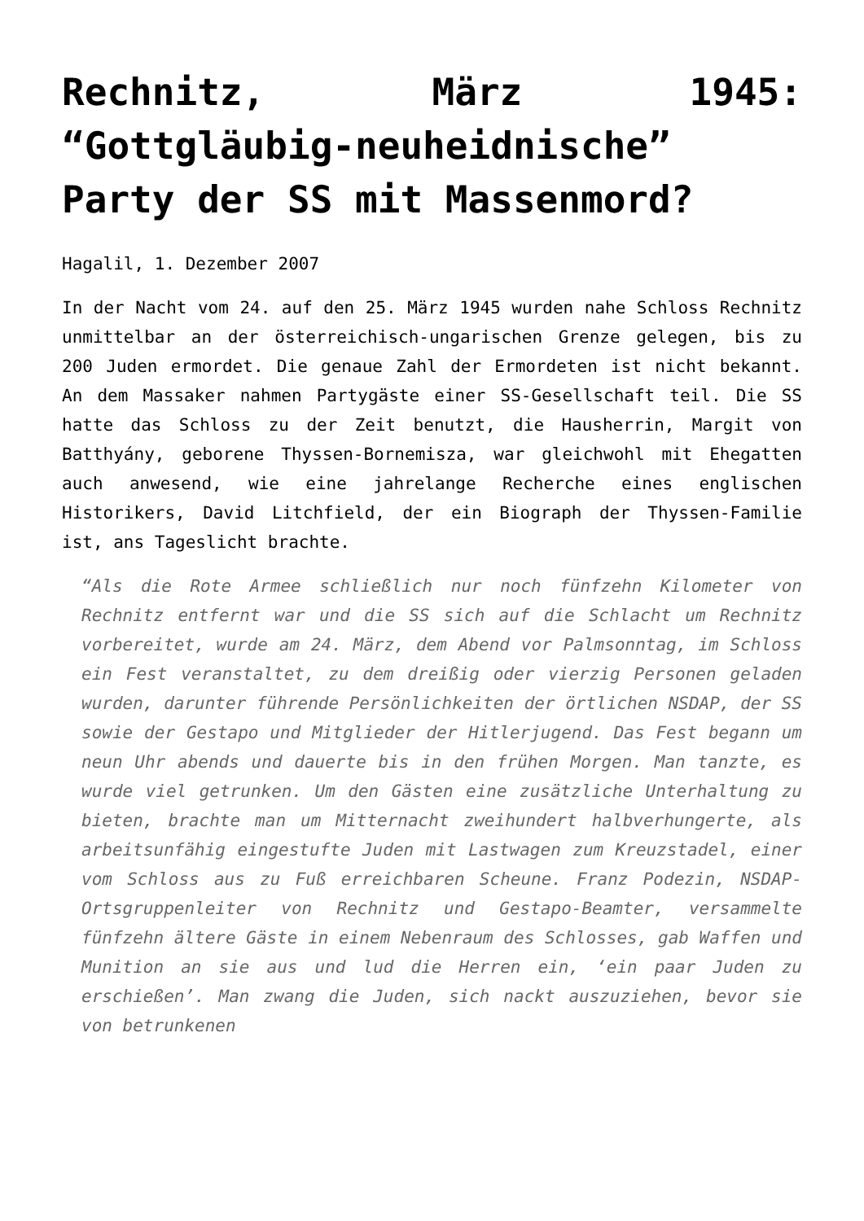Rechnitz, März 1945: “Gottgläubig-neuheidnische” Party der SS mit Massenmord?
Hagalil, 1. Dezember 2007
In der Nacht vom 24. auf den 25. März 1945 wurden nahe Schloss Rechnitz unmittelbar an der österreichisch-ungarischen Grenze gelegen, bis zu 200 Juden ermordet. Die genaue Zahl der Ermordeten ist nicht bekannt. An dem Massaker nahmen Partygäste einer SS-Gesellschaft teil. Die SS hatte das Schloss zu der Zeit benutzt, die Hausherrin, Margit von Batthyány, geborene Thyssen-Bornemisza, war gleichwohl mit Ehegatten auch anwesend, wie eine jahrelange Recherche eines englischen Historikers, David Litchfield, der ein Biograph der Thyssen-Familie ist, ans Tageslicht brachte.
“Als die Rote Armee schließlich nur noch fünfzehn Kilometer von Rechnitz entfernt war und die SS sich auf die Schlacht um Rechnitz vorbereitet, wurde am 24. März, dem Abend vor Palmsonntag, im Schloss ein Fest veranstaltet, zu dem dreißig oder vierzig Personen geladen wurden, darunter führende Persönlichkeiten der örtlichen NSDAP, der SS sowie der Gestapo und Mitglieder der Hitlerjugend. Das Fest begann um neun Uhr abends und dauerte bis in den frühen Morgen. Man tanzte, es wurde viel getrunken. Um den Gästen eine zusätzliche Unterhaltung zu bieten, brachte man um Mitternacht zweihundert halbverhungerte, als arbeitsunfähig eingestufte Juden mit Lastwagen zum Kreuzstadel, einer vom Schloss aus zu Fuß erreichbaren Scheune. Franz Podezin, NSDAP-Ortsgruppenleiter von Rechnitz und Gestapo-Beamter, versammelte fünfzehn ältere Gäste in einem Nebenraum des Schlosses, gab Waffen und Munition an sie aus und lud die Herren ein, ‘ein paar Juden zu erschießen’. Man zwang die Juden, sich nackt auszuziehen, bevor sie von betrunkenen